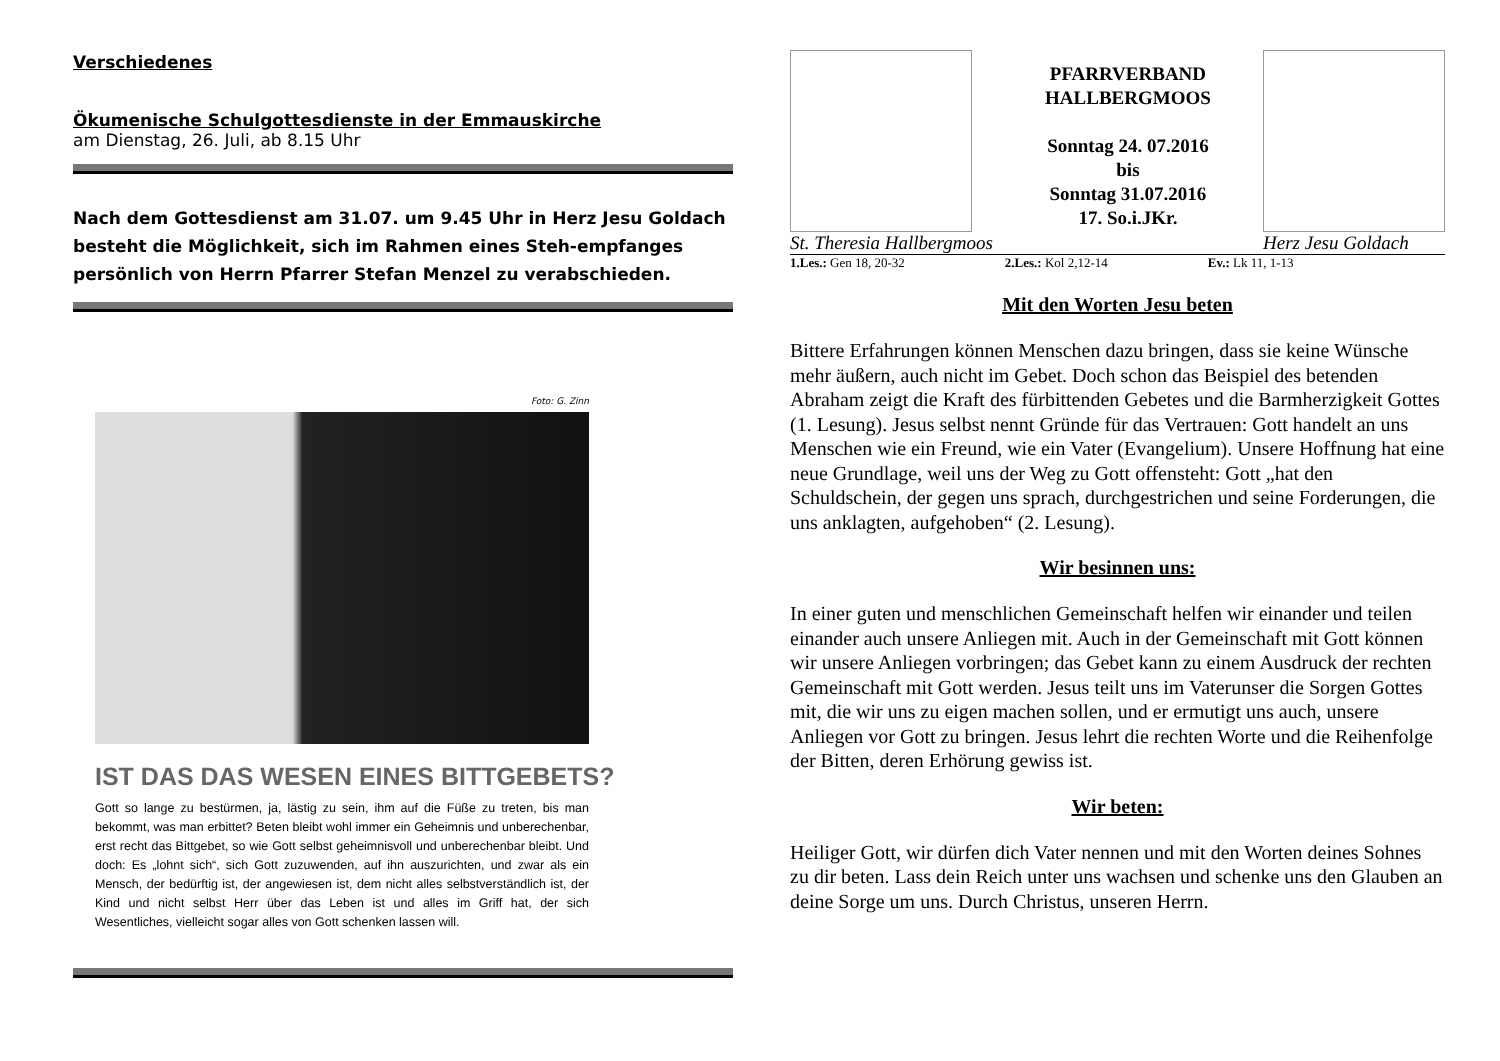Verschiedenes
Ökumenische Schulgottesdienste in der Emmauskirche
am Dienstag, 26. Juli, ab 8.15 Uhr
Nach dem Gottesdienst am 31.07. um 9.45 Uhr in Herz Jesu Goldach besteht die Möglichkeit, sich im Rahmen eines Steh-empfanges persönlich von Herrn Pfarrer Stefan Menzel zu verabschieden.
Foto: G. Zinn
IST DAS DAS WESEN EINES BITTGEBETS?
Gott so lange zu bestürmen, ja, lästig zu sein, ihm auf die Füße zu treten, bis man bekommt, was man erbittet? Beten bleibt wohl immer ein Geheimnis und unberechenbar, erst recht das Bittgebet, so wie Gott selbst geheimnisvoll und unberechenbar bleibt. Und doch: Es „lohnt sich“, sich Gott zuzuwenden, auf ihn auszurichten, und zwar als ein Mensch, der bedürftig ist, der angewiesen ist, dem nicht alles selbstverständlich ist, der Kind und nicht selbst Herr über das Leben ist und alles im Griff hat, der sich Wesentliches, vielleicht sogar alles von Gott schenken lassen will.
St. Theresia Hallbergmoos
PFARRVERBAND
HALLBERGMOOS
Sonntag 24. 07.2016
bis
Sonntag 31.07.2016
17. So.i.JKr.
Herz Jesu Goldach
1.Les.: Gen 18, 20-32 2.Les.: Kol 2,12-14 Ev.: Lk 11, 1-13
Mit den Worten Jesu beten
Bittere Erfahrungen können Menschen dazu bringen, dass sie keine Wünsche mehr äußern, auch nicht im Gebet. Doch schon das Beispiel des betenden Abraham zeigt die Kraft des fürbittenden Gebetes und die Barmherzigkeit Gottes (1. Lesung). Jesus selbst nennt Gründe für das Vertrauen: Gott handelt an uns Menschen wie ein Freund, wie ein Vater (Evangelium). Unsere Hoffnung hat eine neue Grundlage, weil uns der Weg zu Gott offensteht: Gott „hat den Schuldschein, der gegen uns sprach, durchgestrichen und seine Forderungen, die uns anklagten, aufgehoben“ (2. Lesung).
Wir besinnen uns:
In einer guten und menschlichen Gemeinschaft helfen wir einander und teilen einander auch unsere Anliegen mit. Auch in der Gemeinschaft mit Gott können wir unsere Anliegen vorbringen; das Gebet kann zu einem Ausdruck der rechten Gemeinschaft mit Gott werden. Jesus teilt uns im Vaterunser die Sorgen Gottes mit, die wir uns zu eigen machen sollen, und er ermutigt uns auch, unsere Anliegen vor Gott zu bringen. Jesus lehrt die rechten Worte und die Reihenfolge der Bitten, deren Erhörung gewiss ist.
Wir beten:
Heiliger Gott, wir dürfen dich Vater nennen und mit den Worten deines Sohnes zu dir beten. Lass dein Reich unter uns wachsen und schenke uns den Glauben an deine Sorge um uns. Durch Christus, unseren Herrn.